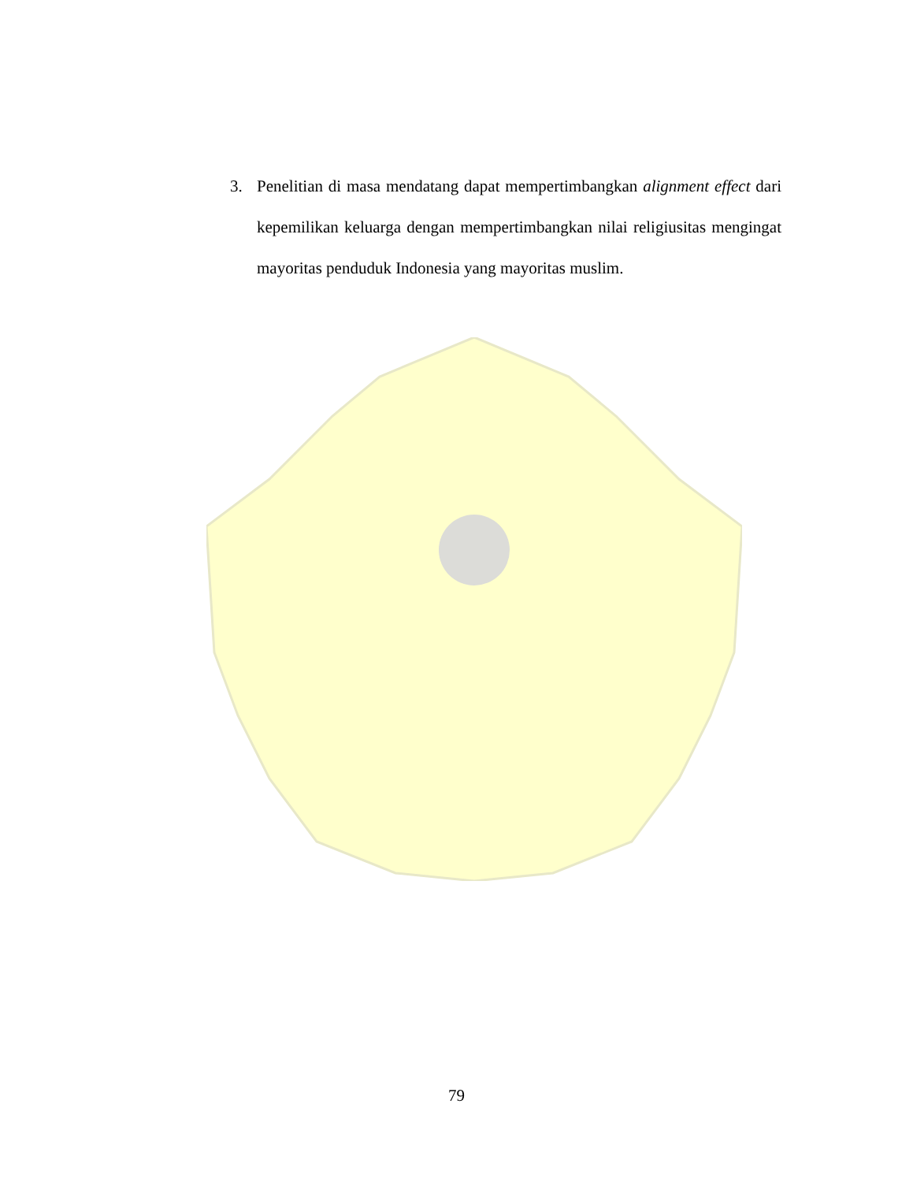3. Penelitian di masa mendatang dapat mempertimbangkan alignment effect dari kepemilikan keluarga dengan mempertimbangkan nilai religiusitas mengingat mayoritas penduduk Indonesia yang mayoritas muslim.
79